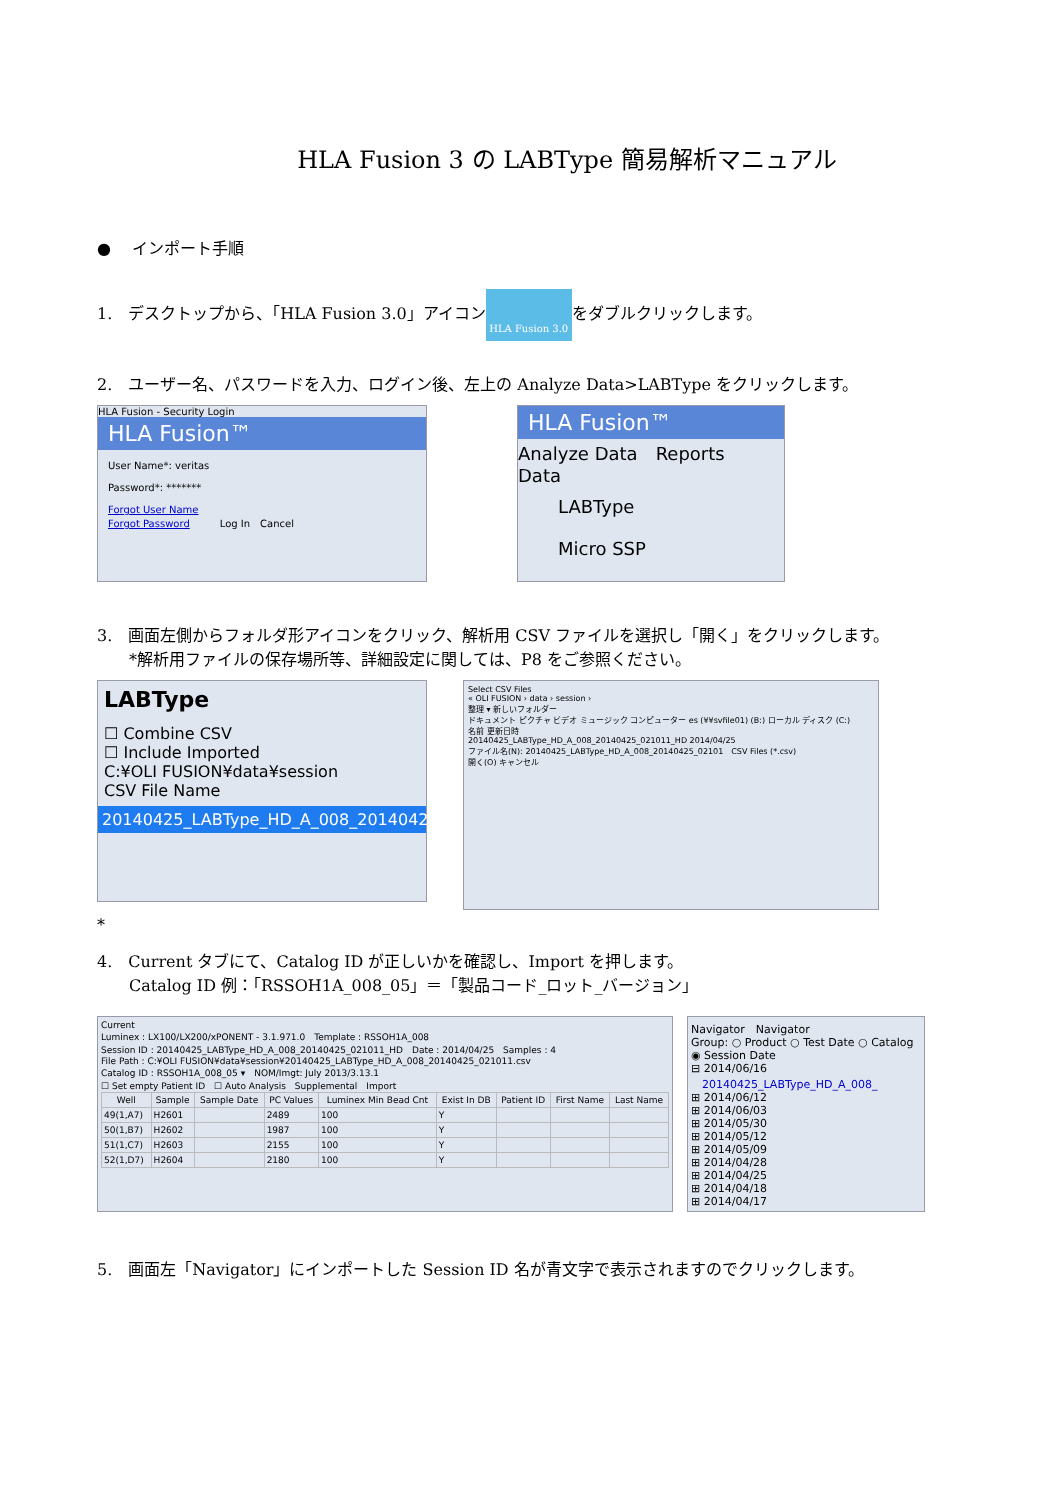HLA Fusion 3 の LABType 簡易解析マニュアル
● 　インポート手順
1.　デスクトップから、「HLA Fusion 3.0」アイコン HLA Fusion 3.0 をダブルクリックします。
2.　ユーザー名、パスワードを入力、ログイン後、左上の Analyze Data>LABType をクリックします。
HLA Fusion - Security Login
HLA Fusion™
User Name*: veritas
Password*: *******
Forgot User Name
Forgot Password　　　Log In　Cancel
HLA Fusion™
Analyze Data　Reports　Data
LABType
Micro SSP
3.　画面左側からフォルダ形アイコンをクリック、解析用 CSV ファイルを選択し「開く」をクリックします。
　　*解析用ファイルの保存場所等、詳細設定に関しては、P8 をご参照ください。
LABType
☐ Combine CSV
☐ Include Imported
C:¥OLI FUSION¥data¥session
CSV File Name
20140425_LABType_HD_A_008_20140425_021...
Select CSV Files
« OLI FUSION › data › session ›
整理 ▾ 新しいフォルダー
ドキュメント ピクチャ ビデオ ミュージック コンピューター es (¥¥svfile01) (B:) ローカル ディスク (C:)
名前 更新日時
20140425_LABType_HD_A_008_20140425_021011_HD 2014/04/25
ファイル名(N): 20140425_LABType_HD_A_008_20140425_02101　CSV Files (*.csv)
開く(O) キャンセル
*
4.　Current タブにて、Catalog ID が正しいかを確認し、Import を押します。
　　Catalog ID 例：「RSSOH1A_008_05」＝「製品コード_ロット_バージョン」
Current
Luminex : LX100/LX200/xPONENT - 3.1.971.0　Template : RSSOH1A_008
Session ID : 20140425_LABType_HD_A_008_20140425_021011_HD　Date : 2014/04/25　Samples : 4
File Path : C:¥OLI FUSION¥data¥session¥20140425_LABType_HD_A_008_20140425_021011.csv
Catalog ID : RSSOH1A_008_05 ▾　NOM/Imgt: July 2013/3.13.1
☐ Set empty Patient ID　☐ Auto Analysis　Supplemental　Import
| Well | Sample | Sample Date | PC Values | Luminex Min Bead Cnt | Exist In DB | Patient ID | First Name | Last Name |
| --- | --- | --- | --- | --- | --- | --- | --- | --- |
| 49(1,A7) | H2601 | | 2489 | 100 | Y | | | |
| 50(1,B7) | H2602 | | 1987 | 100 | Y | | | |
| 51(1,C7) | H2603 | | 2155 | 100 | Y | | | |
| 52(1,D7) | H2604 | | 2180 | 100 | Y | | | |
Navigator　Navigator
Group: ○ Product ○ Test Date ○ Catalog ◉ Session Date
⊟ 2014/06/16
　20140425_LABType_HD_A_008_
⊞ 2014/06/12
⊞ 2014/06/03
⊞ 2014/05/30
⊞ 2014/05/12
⊞ 2014/05/09
⊞ 2014/04/28
⊞ 2014/04/25
⊞ 2014/04/18
⊞ 2014/04/17
5.　画面左「Navigator」にインポートした Session ID 名が青文字で表示されますのでクリックします。